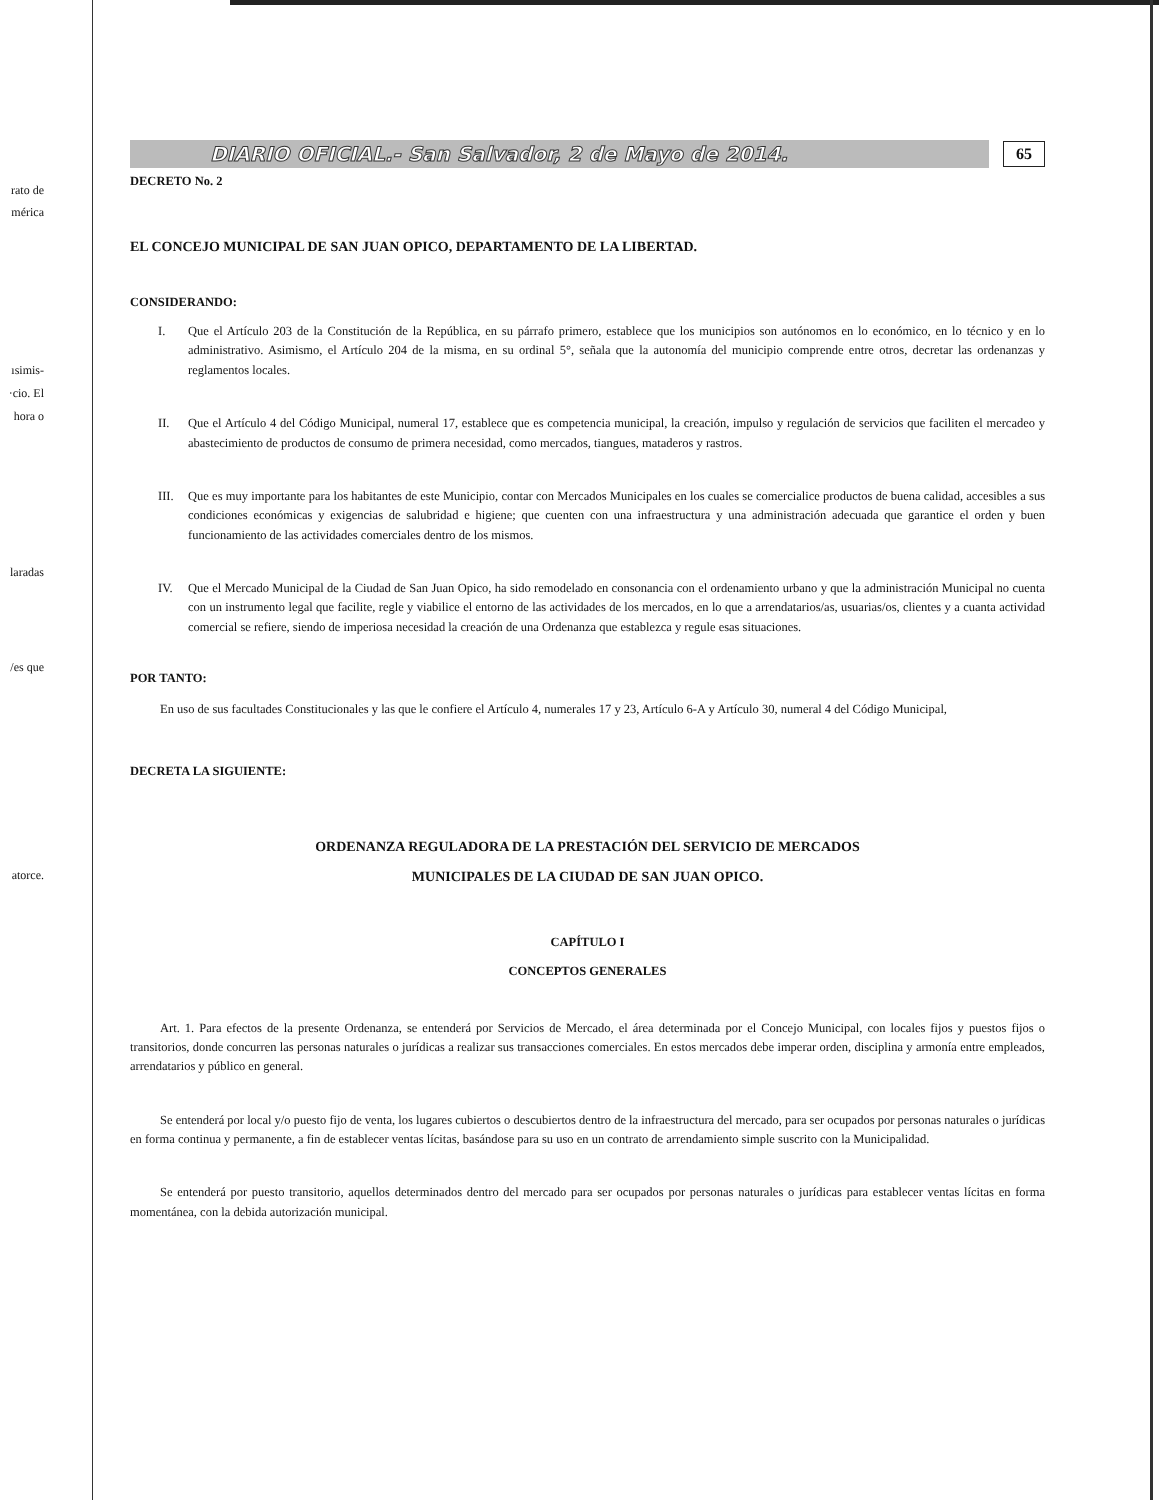rato de
mérica
ısimis-
·cio. El
hora o
laradas
/es que
atorce.
DIARIO OFICIAL.- San Salvador, 2 de Mayo de 2014.
65
DECRETO No. 2
EL CONCEJO MUNICIPAL DE SAN JUAN OPICO, DEPARTAMENTO DE LA LIBERTAD.
CONSIDERANDO:
I. Que el Artículo 203 de la Constitución de la República, en su párrafo primero, establece que los municipios son autónomos en lo económico, en lo técnico y en lo administrativo. Asimismo, el Artículo 204 de la misma, en su ordinal 5°, señala que la autonomía del municipio comprende entre otros, decretar las ordenanzas y reglamentos locales.
II. Que el Artículo 4 del Código Municipal, numeral 17, establece que es competencia municipal, la creación, impulso y regulación de servicios que faciliten el mercadeo y abastecimiento de productos de consumo de primera necesidad, como mercados, tiangues, mataderos y rastros.
III. Que es muy importante para los habitantes de este Municipio, contar con Mercados Municipales en los cuales se comercialice productos de buena calidad, accesibles a sus condiciones económicas y exigencias de salubridad e higiene; que cuenten con una infraestructura y una administración adecuada que garantice el orden y buen funcionamiento de las actividades comerciales dentro de los mismos.
IV. Que el Mercado Municipal de la Ciudad de San Juan Opico, ha sido remodelado en consonancia con el ordenamiento urbano y que la administración Municipal no cuenta con un instrumento legal que facilite, regle y viabilice el entorno de las actividades de los mercados, en lo que a arrendatarios/as, usuarias/os, clientes y a cuanta actividad comercial se refiere, siendo de imperiosa necesidad la creación de una Ordenanza que establezca y regule esas situaciones.
POR TANTO:
En uso de sus facultades Constitucionales y las que le confiere el Artículo 4, numerales 17 y 23, Artículo 6-A y Artículo 30, numeral 4 del Código Municipal,
DECRETA LA SIGUIENTE:
ORDENANZA REGULADORA DE LA PRESTACIÓN DEL SERVICIO DE MERCADOS
MUNICIPALES DE LA CIUDAD DE SAN JUAN OPICO.
CAPÍTULO I
CONCEPTOS GENERALES
Art. 1. Para efectos de la presente Ordenanza, se entenderá por Servicios de Mercado, el área determinada por el Concejo Municipal, con locales fijos y puestos fijos o transitorios, donde concurren las personas naturales o jurídicas a realizar sus transacciones comerciales. En estos mercados debe imperar orden, disciplina y armonía entre empleados, arrendatarios y público en general.
Se entenderá por local y/o puesto fijo de venta, los lugares cubiertos o descubiertos dentro de la infraestructura del mercado, para ser ocupados por personas naturales o jurídicas en forma continua y permanente, a fin de establecer ventas lícitas, basándose para su uso en un contrato de arrendamiento simple suscrito con la Municipalidad.
Se entenderá por puesto transitorio, aquellos determinados dentro del mercado para ser ocupados por personas naturales o jurídicas para establecer ventas lícitas en forma momentánea, con la debida autorización municipal.